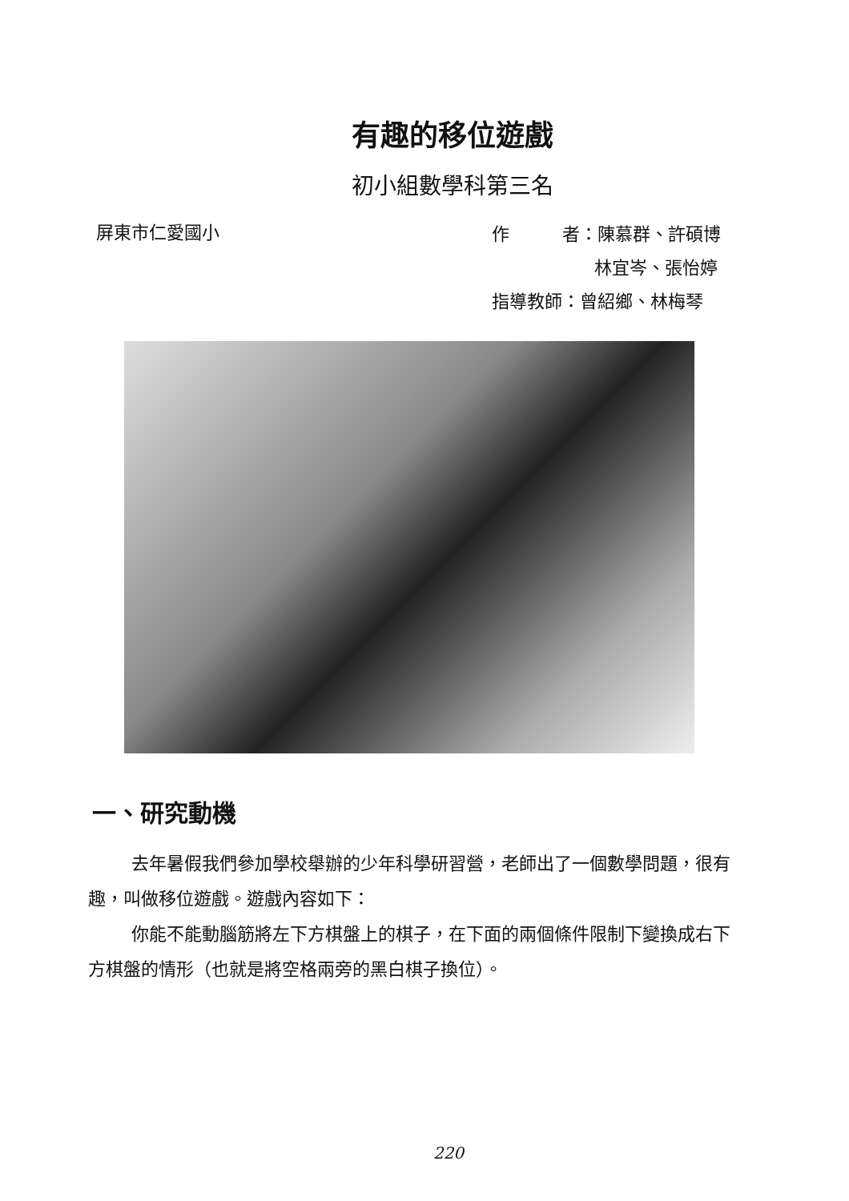有趣的移位遊戲
初小組數學科第三名
屏東市仁愛國小
作　　　者：陳慕群、許碩博
林宜岑、張怡婷
指導教師：曾紹鄉、林梅琴
一、研究動機
去年暑假我們參加學校舉辦的少年科學研習營，老師出了一個數學問題，很有趣，叫做移位遊戲。遊戲內容如下：
你能不能動腦筋將左下方棋盤上的棋子，在下面的兩個條件限制下變換成右下方棋盤的情形（也就是將空格兩旁的黑白棋子換位）。
220